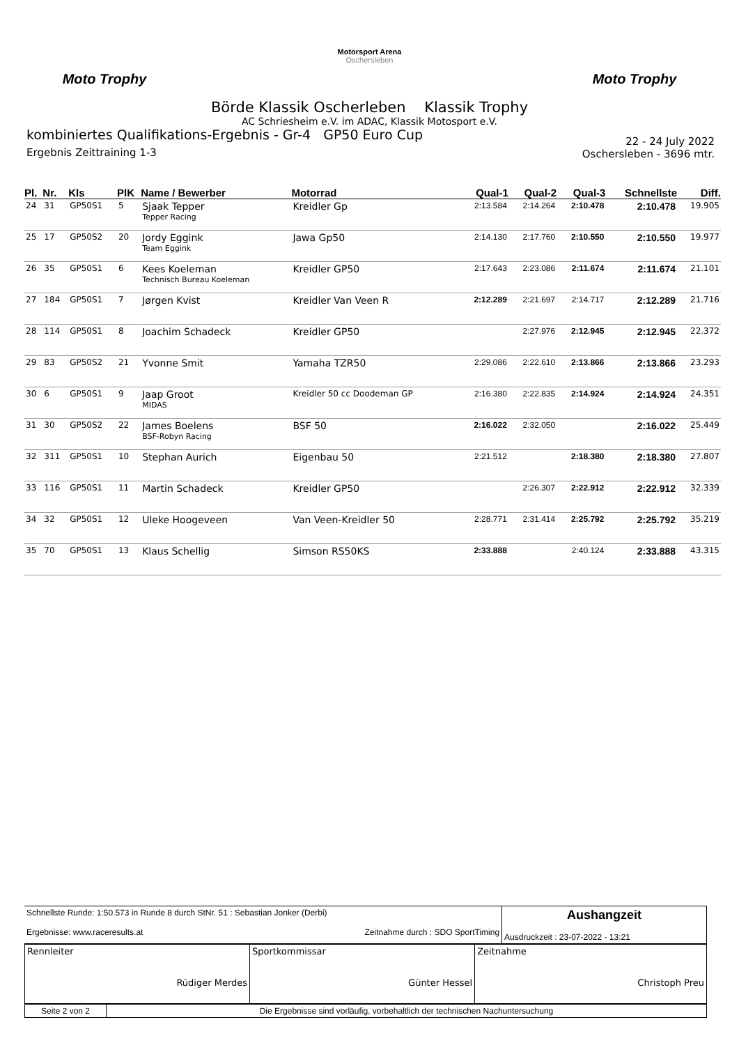Moto Trophy
Motorsport Arena
Oschersleben
Moto Trophy
Börde Klassik Oscherleben Klassik Trophy
AC Schriesheim e.V. im ADAC, Klassik Motosport e.V.
kombiniertes Qualifikations-Ergebnis - Gr-4 GP50 Euro Cup
Ergebnis Zeittraining 1-3
22 - 24 July 2022
Oschersleben - 3696 mtr.
| Pl. | Nr. | Kls | PlK | Name / Bewerber | Motorrad | Qual-1 | Qual-2 | Qual-3 | Schnellste | Diff. |
| --- | --- | --- | --- | --- | --- | --- | --- | --- | --- | --- |
| 24 | 31 | GP50S1 | 5 | Sjaak Tepper Tepper Racing | Kreidler Gp | 2:13.584 | 2:14.264 | 2:10.478 | 2:10.478 | 19.905 |
| 25 | 17 | GP50S2 | 20 | Jordy Eggink Team Eggink | Jawa Gp50 | 2:14.130 | 2:17.760 | 2:10.550 | 2:10.550 | 19.977 |
| 26 | 35 | GP50S1 | 6 | Kees Koeleman Technisch Bureau Koeleman | Kreidler GP50 | 2:17.643 | 2:23.086 | 2:11.674 | 2:11.674 | 21.101 |
| 27 | 184 | GP50S1 | 7 | Jørgen Kvist | Kreidler Van Veen R | 2:12.289 | 2:21.697 | 2:14.717 | 2:12.289 | 21.716 |
| 28 | 114 | GP50S1 | 8 | Joachim Schadeck | Kreidler GP50 | | 2:27.976 | 2:12.945 | 2:12.945 | 22.372 |
| 29 | 83 | GP50S2 | 21 | Yvonne Smit | Yamaha TZR50 | 2:29.086 | 2:22.610 | 2:13.866 | 2:13.866 | 23.293 |
| 30 | 6 | GP50S1 | 9 | Jaap Groot MIDAS | Kreidler 50 cc Doodeman GP | 2:16.380 | 2:22.835 | 2:14.924 | 2:14.924 | 24.351 |
| 31 | 30 | GP50S2 | 22 | James Boelens BSF-Robyn Racing | BSF 50 | 2:16.022 | 2:32.050 | | 2:16.022 | 25.449 |
| 32 | 311 | GP50S1 | 10 | Stephan Aurich | Eigenbau 50 | 2:21.512 | | 2:18.380 | 2:18.380 | 27.807 |
| 33 | 116 | GP50S1 | 11 | Martin Schadeck | Kreidler GP50 | | 2:26.307 | 2:22.912 | 2:22.912 | 32.339 |
| 34 | 32 | GP50S1 | 12 | Uleke Hoogeveen | Van Veen-Kreidler 50 | 2:28.771 | 2:31.414 | 2:25.792 | 2:25.792 | 35.219 |
| 35 | 70 | GP50S1 | 13 | Klaus Schellig | Simson RS50KS | 2:33.888 | | 2:40.124 | 2:33.888 | 43.315 |
| Schnellste Runde: 1:50.573 in Runde 8 durch StNr. 51 : Sebastian Jonker (Derbi) Ergebnisse: www.raceresults.at Zeitnahme durch : SDO SportTiming | Aushangzeit Ausdruckzeit : 23-07-2022 - 13:21 |
| Rennleiter Rüdiger Merdes | Sportkommissar Günter Hessel | Zeitnahme Christoph Preu |
| Seite 2 von 2 | Die Ergebnisse sind vorläufig, vorbehaltlich der technischen Nachuntersuchung |